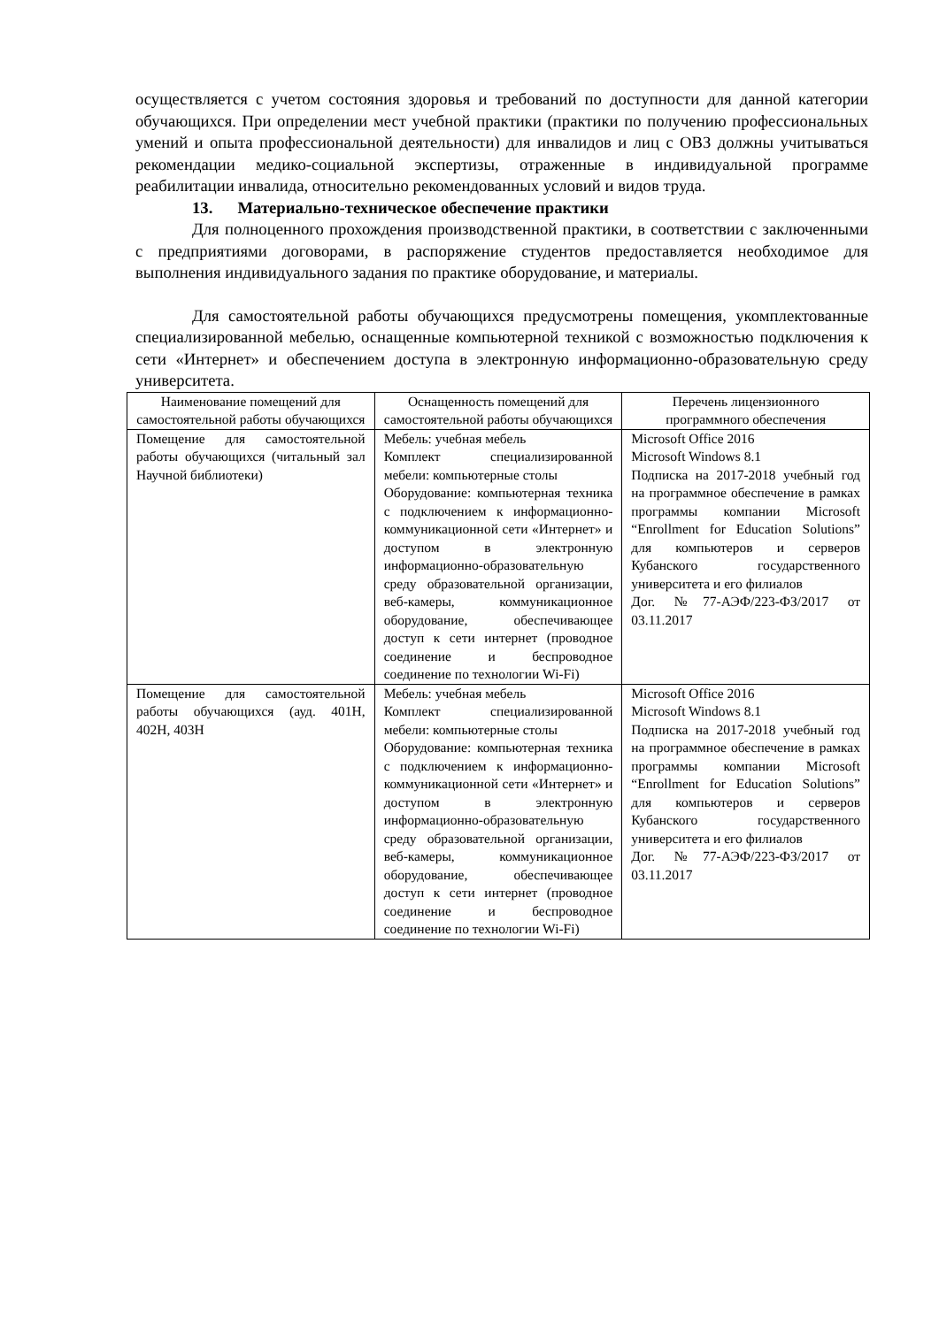осуществляется с учетом состояния здоровья и требований по доступности для данной категории обучающихся. При определении мест учебной практики (практики по получению профессиональных умений и опыта профессиональной деятельности) для инвалидов и лиц с ОВЗ должны учитываться рекомендации медико-социальной экспертизы, отраженные в индивидуальной программе реабилитации инвалида, относительно рекомендованных условий и видов труда.
13. Материально-техническое обеспечение практики
Для полноценного прохождения производственной практики, в соответствии с заключенными с предприятиями договорами, в распоряжение студентов предоставляется необходимое для выполнения индивидуального задания по практике оборудование, и материалы.
Для самостоятельной работы обучающихся предусмотрены помещения, укомплектованные специализированной мебелью, оснащенные компьютерной техникой с возможностью подключения к сети «Интернет» и обеспечением доступа в электронную информационно-образовательную среду университета.
| Наименование помещений для самостоятельной работы обучающихся | Оснащенность помещений для самостоятельной работы обучающихся | Перечень лицензионного программного обеспечения |
| --- | --- | --- |
| Помещение для самостоятельной работы обучающихся (читальный зал Научной библиотеки) | Мебель: учебная мебель Комплект специализированной мебели: компьютерные столы Оборудование: компьютерная техника с подключением к информационно-коммуникационной сети «Интернет» и доступом в электронную информационно-образовательную среду образовательной организации, веб-камеры, коммуникационное оборудование, обеспечивающее доступ к сети интернет (проводное соединение и беспроводное соединение по технологии Wi-Fi) | Microsoft Office 2016 Microsoft Windows 8.1 Подписка на 2017-2018 учебный год на программное обеспечение в рамках программы компании Microsoft “Enrollment for Education Solutions” для компьютеров и серверов Кубанского государственного университета и его филиалов Дог. №77-АЭФ/223-ФЗ/2017 от 03.11.2017 |
| Помещение для самостоятельной работы обучающихся (ауд. 401Н, 402Н, 403Н | Мебель: учебная мебель Комплект специализированной мебели: компьютерные столы Оборудование: компьютерная техника с подключением к информационно-коммуникационной сети «Интернет» и доступом в электронную информационно-образовательную среду образовательной организации, веб-камеры, коммуникационное оборудование, обеспечивающее доступ к сети интернет (проводное соединение и беспроводное соединение по технологии Wi-Fi) | Microsoft Office 2016 Microsoft Windows 8.1 Подписка на 2017-2018 учебный год на программное обеспечение в рамках программы компании Microsoft “Enrollment for Education Solutions” для компьютеров и серверов Кубанского государственного университета и его филиалов Дог. №77-АЭФ/223-ФЗ/2017 от 03.11.2017 |